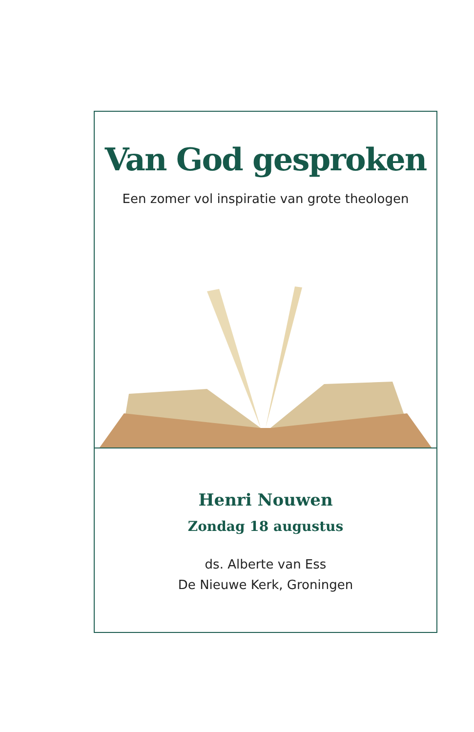Van God gesproken
Een zomer vol inspiratie van grote theologen
Henri Nouwen
Zondag 18 augustus
ds. Alberte van Ess
De Nieuwe Kerk, Groningen